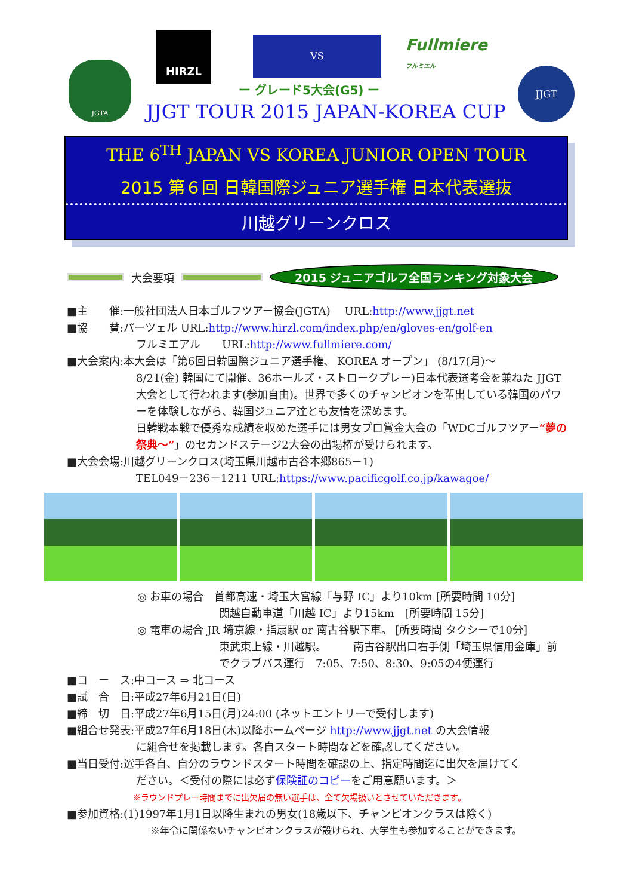JGTA
HIRZL VS
Fullmiere
フルミエル
JJGT
ー グレード5大会(G5) ー
JJGT TOUR 2015 JAPAN-KOREA CUP
THE 6<sup>TH</sup> JAPAN VS KOREA JUNIOR OPEN TOUR
2015 第６回 日韓国際ジュニア選手権 日本代表選抜
川越グリーンクロス
大会要項 2015 ジュニアゴルフ全国ランキング対象大会
■主　　催:一般社団法人日本ゴルフツアー協会(JGTA)　 URL:http://www.jjgt.net
■協　　賛:パーツェル URL:http://www.hirzl.com/index.php/en/gloves-en/golf-en
フルミエアル　　URL:http://www.fullmiere.com/
■大会案内:本大会は「第6回日韓国際ジュニア選手権、 KOREA オープン」 (8/17(月)～
8/21(金) 韓国にて開催、36ホールズ・ストロークプレー)日本代表選考会を兼ねた JJGT 大会として行われます(参加自由)。世界で多くのチャンピオンを輩出している韓国のパワーを体験しながら、韓国ジュニア達とも友情を深めます。
日韓戦本戦で優秀な成績を収めた選手には男女プロ賞金大会の「WDCゴルフツアー“夢の祭典～”」のセカンドステージ2大会の出場権が受けられます。
■大会会場:川越グリーンクロス(埼玉県川越市古谷本郷865－1)
TEL049－236－1211 URL:https://www.pacificgolf.co.jp/kawagoe/
◎ お車の場合　首都高速・埼玉大宮線「与野 IC」より10km [所要時間 10分]
関越自動車道「川越 IC」より15km　[所要時間 15分]
◎ 電車の場合 JR 埼京線・指扇駅 or 南古谷駅下車。 [所要時間 タクシーで10分]
東武東上線・川越駅。　　　南古谷駅出口右手側「埼玉県信用金庫」前
でクラブバス運行　7:05、7:50、8:30、9:05の4便運行
■コ　ー　ス:中コース ⇒ 北コース
■試　合　日:平成27年6月21日(日)
■締　切　日:平成27年6月15日(月)24:00 (ネットエントリーで受付します)
■組合せ発表:平成27年6月18日(木)以降ホームページ http://www.jjgt.net の大会情報
に組合せを掲載します。各自スタート時間などを確認してください。
■当日受付:選手各自、自分のラウンドスタート時間を確認の上、指定時間迄に出欠を届けてく
ださい。＜受付の際には必ず保険証のコピーをご用意願います。＞
※ラウンドプレー時間までに出欠届の無い選手は、全て欠場扱いとさせていただきます。
■参加資格:(1)1997年1月1日以降生まれの男女(18歳以下、チャンピオンクラスは除く)
※年令に関係ないチャンピオンクラスが設けられ、大学生も参加することができます。